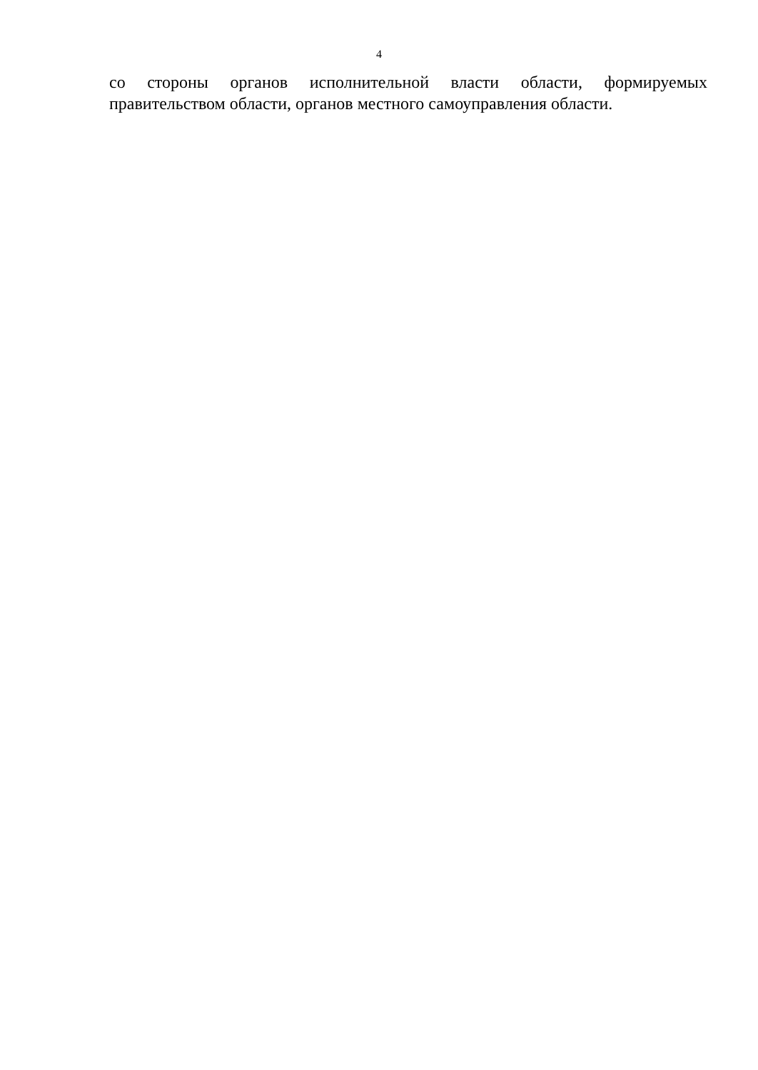4
со стороны органов исполнительной власти области, формируемых
правительством области, органов местного самоуправления области.